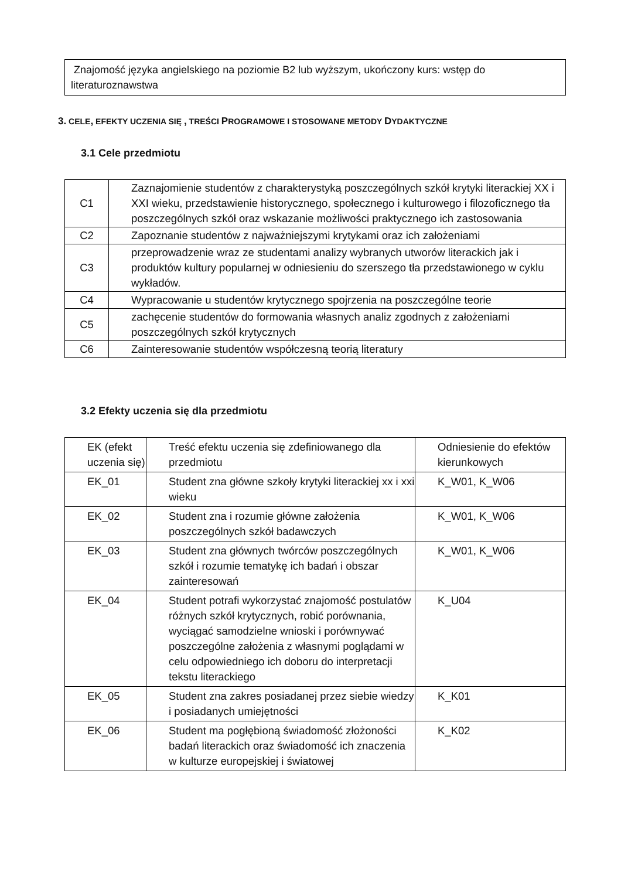Znajomość języka angielskiego na poziomie B2 lub wyższym, ukończony kurs: wstęp do literaturoznawstwa
3. CELE, EFEKTY UCZENIA SIĘ , TREŚCI PROGRAMOWE I STOSOWANE METODY DYDAKTYCZNE
3.1 Cele przedmiotu
| C1 | Zaznajomienie studentów z charakterystyką poszczególnych szkół krytyki literackiej XX i XXI wieku, przedstawienie historycznego, społecznego i kulturowego i filozoficznego tła poszczególnych szkół oraz wskazanie możliwości praktycznego ich zastosowania |
| C2 | Zapoznanie studentów z najważniejszymi krytykami oraz ich założeniami |
| C3 | przeprowadzenie wraz ze studentami analizy wybranych utworów literackich jak i produktów kultury popularnej w odniesieniu do szerszego tła przedstawionego w cyklu wykładów. |
| C4 | Wypracowanie u studentów krytycznego spojrzenia na poszczególne teorie |
| C5 | zachęcenie studentów do formowania własnych analiz zgodnych z założeniami poszczególnych szkół krytycznych |
| C6 | Zainteresowanie studentów współczesną teorią literatury |
3.2 Efekty uczenia się dla przedmiotu
| EK (efekt uczenia się) | Treść efektu uczenia się zdefiniowanego dla przedmiotu | Odniesienie do efektów kierunkowych |
| EK_01 | Student zna główne szkoły krytyki literackiej xx i xxi wieku | K_W01, K_W06 |
| EK_02 | Student zna i rozumie główne założenia poszczególnych szkół badawczych | K_W01, K_W06 |
| EK_03 | Student zna głównych twórców poszczególnych szkół i rozumie tematykę ich badań i obszar zainteresowań | K_W01, K_W06 |
| EK_04 | Student potrafi wykorzystać znajomość postulatów różnych szkół krytycznych, robić porównania, wyciągać samodzielne wnioski i porównywać poszczególne założenia z własnymi poglądami w celu odpowiedniego ich doboru do interpretacji tekstu literackiego | K_U04 |
| EK_05 | Student zna zakres posiadanej przez siebie wiedzy i posiadanych umiejętności | K_K01 |
| EK_06 | Student ma pogłębioną świadomość złożoności badań literackich oraz świadomość ich znaczenia w kulturze europejskiej i światowej | K_K02 |